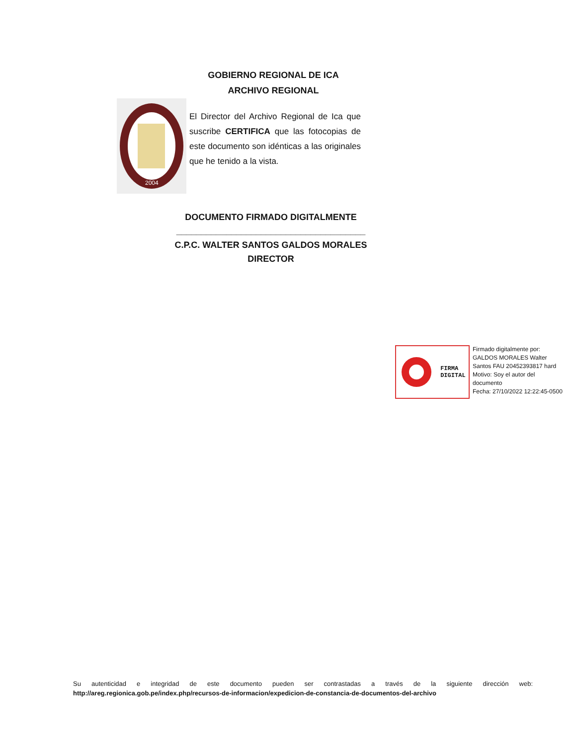GOBIERNO REGIONAL DE ICA
ARCHIVO REGIONAL
2004
El Director del Archivo Regional de Ica que suscribe CERTIFICA que las fotocopias de este documento son idénticas a las originales que he tenido a la vista.
DOCUMENTO FIRMADO DIGITALMENTE
______________________________________
C.P.C. WALTER SANTOS GALDOS MORALES
DIRECTOR
FIRMA
DIGITAL
Firmado digitalmente por:
GALDOS MORALES Walter
Santos FAU 20452393817 hard
Motivo: Soy el autor del
documento
Fecha: 27/10/2022 12:22:45-0500
Su autenticidad e integridad de este documento pueden ser contrastadas a través de la siguiente dirección web: http://areg.regionica.gob.pe/index.php/recursos-de-informacion/expedicion-de-constancia-de-documentos-del-archivo